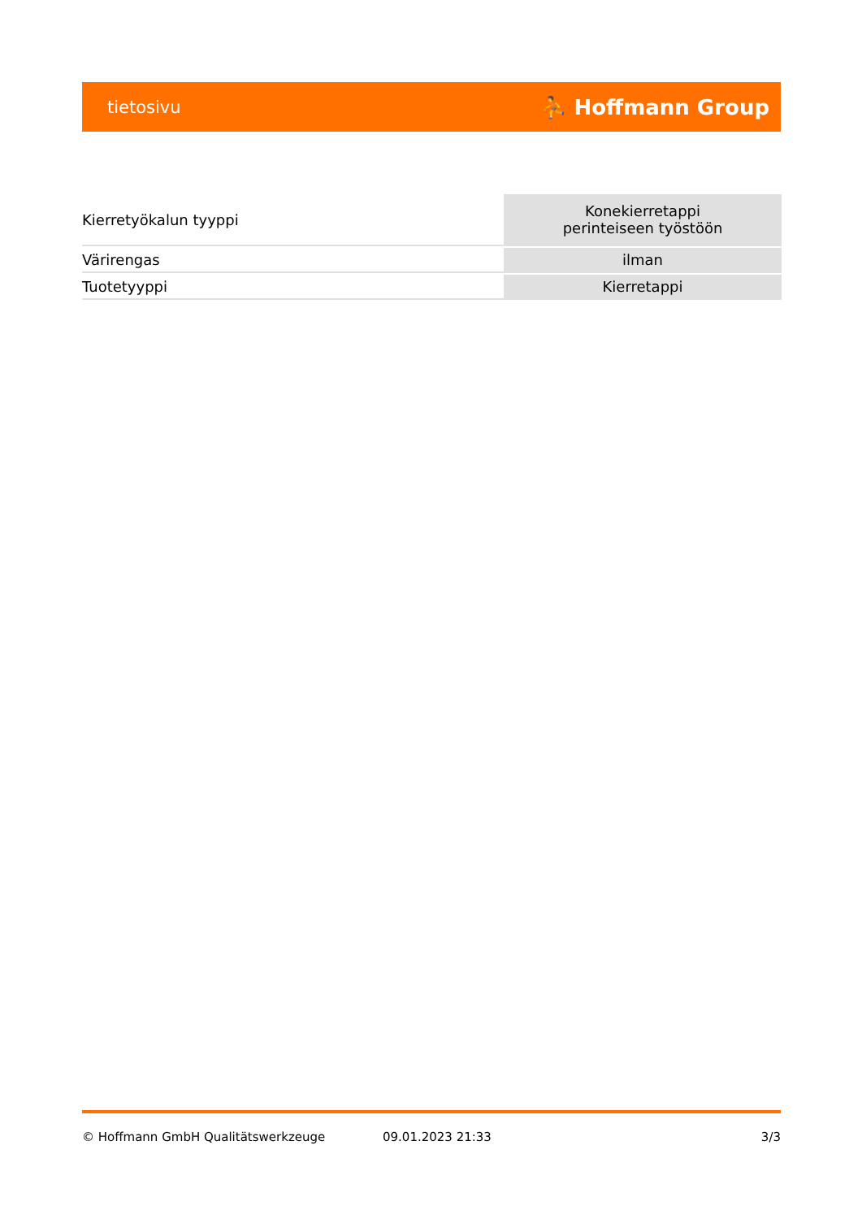tietosivu ⛹ Hoffmann Group
| Kierretyökalun tyyppi | Konekierretappi perinteiseen työstöön |
| Värirengas | ilman |
| Tuotetyyppi | Kierretappi |
© Hoffmann GmbH Qualitätswerkzeuge 09.01.2023 21:33 3/3